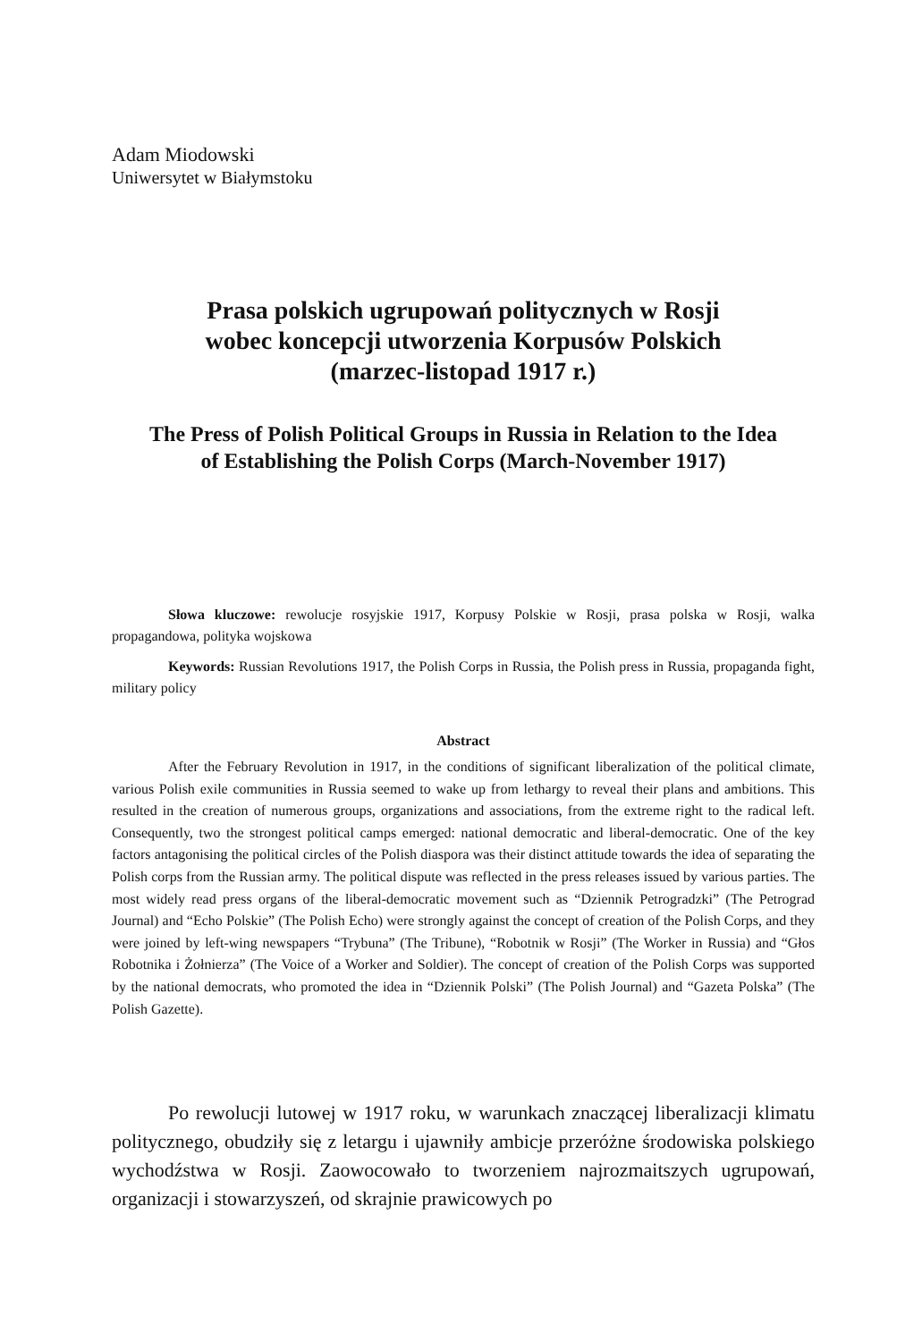Adam Miodowski
Uniwersytet w Białymstoku
Prasa polskich ugrupowań politycznych w Rosji
wobec koncepcji utworzenia Korpusów Polskich
(marzec-listopad 1917 r.)
The Press of Polish Political Groups in Russia in Relation to the Idea
of Establishing the Polish Corps (March-November 1917)
Słowa kluczowe: rewolucje rosyjskie 1917, Korpusy Polskie w Rosji, prasa polska w Rosji, walka propagandowa, polityka wojskowa
Keywords: Russian Revolutions 1917, the Polish Corps in Russia, the Polish press in Russia, propaganda fight, military policy
Abstract
After the February Revolution in 1917, in the conditions of significant liberalization of the political climate, various Polish exile communities in Russia seemed to wake up from lethargy to reveal their plans and ambitions. This resulted in the creation of numerous groups, organizations and associations, from the extreme right to the radical left. Consequently, two the strongest political camps emerged: national democratic and liberal-democratic. One of the key factors antagonising the political circles of the Polish diaspora was their distinct attitude towards the idea of separating the Polish corps from the Russian army. The political dispute was reflected in the press releases issued by various parties. The most widely read press organs of the liberal-democratic movement such as “Dziennik Petrogradzki” (The Petrograd Journal) and “Echo Polskie” (The Polish Echo) were strongly against the concept of creation of the Polish Corps, and they were joined by left-wing newspapers “Trybuna” (The Tribune), “Robotnik w Rosji” (The Worker in Russia) and “Głos Robotnika i Żołnierza” (The Voice of a Worker and Soldier). The concept of creation of the Polish Corps was supported by the national democrats, who promoted the idea in “Dziennik Polski” (The Polish Journal) and “Gazeta Polska” (The Polish Gazette).
Po rewolucji lutowej w 1917 roku, w warunkach znaczącej liberalizacji klimatu politycznego, obudziły się z letargu i ujawniły ambicje przeróżne środowiska polskiego wychodźstwa w Rosji. Zaowocowało to tworzeniem najrozmaitszych ugrupowań, organizacji i stowarzyszeń, od skrajnie prawicowych po